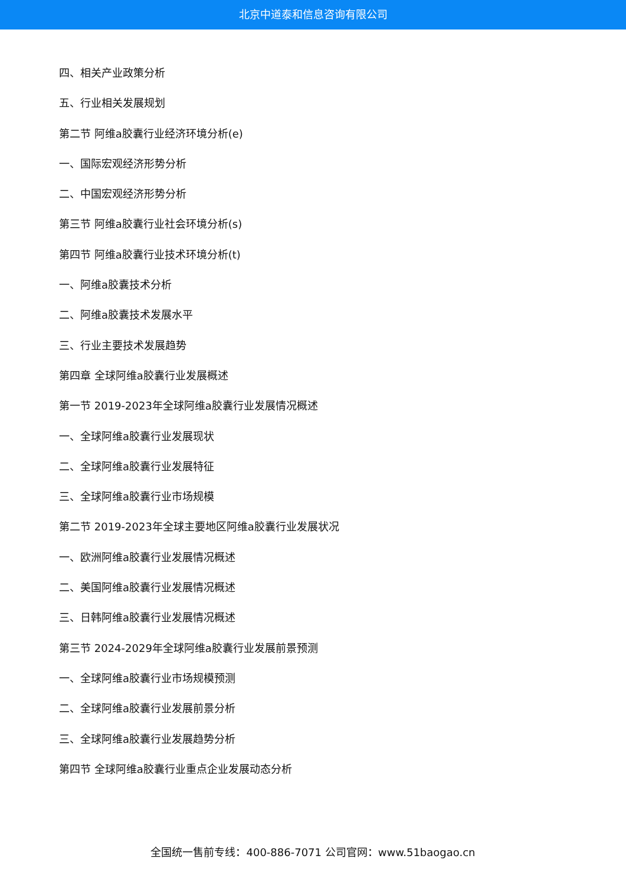北京中道泰和信息咨询有限公司
四、相关产业政策分析
五、行业相关发展规划
第二节 阿维a胶囊行业经济环境分析(e)
一、国际宏观经济形势分析
二、中国宏观经济形势分析
第三节 阿维a胶囊行业社会环境分析(s)
第四节 阿维a胶囊行业技术环境分析(t)
一、阿维a胶囊技术分析
二、阿维a胶囊技术发展水平
三、行业主要技术发展趋势
第四章 全球阿维a胶囊行业发展概述
第一节 2019-2023年全球阿维a胶囊行业发展情况概述
一、全球阿维a胶囊行业发展现状
二、全球阿维a胶囊行业发展特征
三、全球阿维a胶囊行业市场规模
第二节 2019-2023年全球主要地区阿维a胶囊行业发展状况
一、欧洲阿维a胶囊行业发展情况概述
二、美国阿维a胶囊行业发展情况概述
三、日韩阿维a胶囊行业发展情况概述
第三节 2024-2029年全球阿维a胶囊行业发展前景预测
一、全球阿维a胶囊行业市场规模预测
二、全球阿维a胶囊行业发展前景分析
三、全球阿维a胶囊行业发展趋势分析
第四节 全球阿维a胶囊行业重点企业发展动态分析
全国统一售前专线：400-886-7071 公司官网：www.51baogao.cn